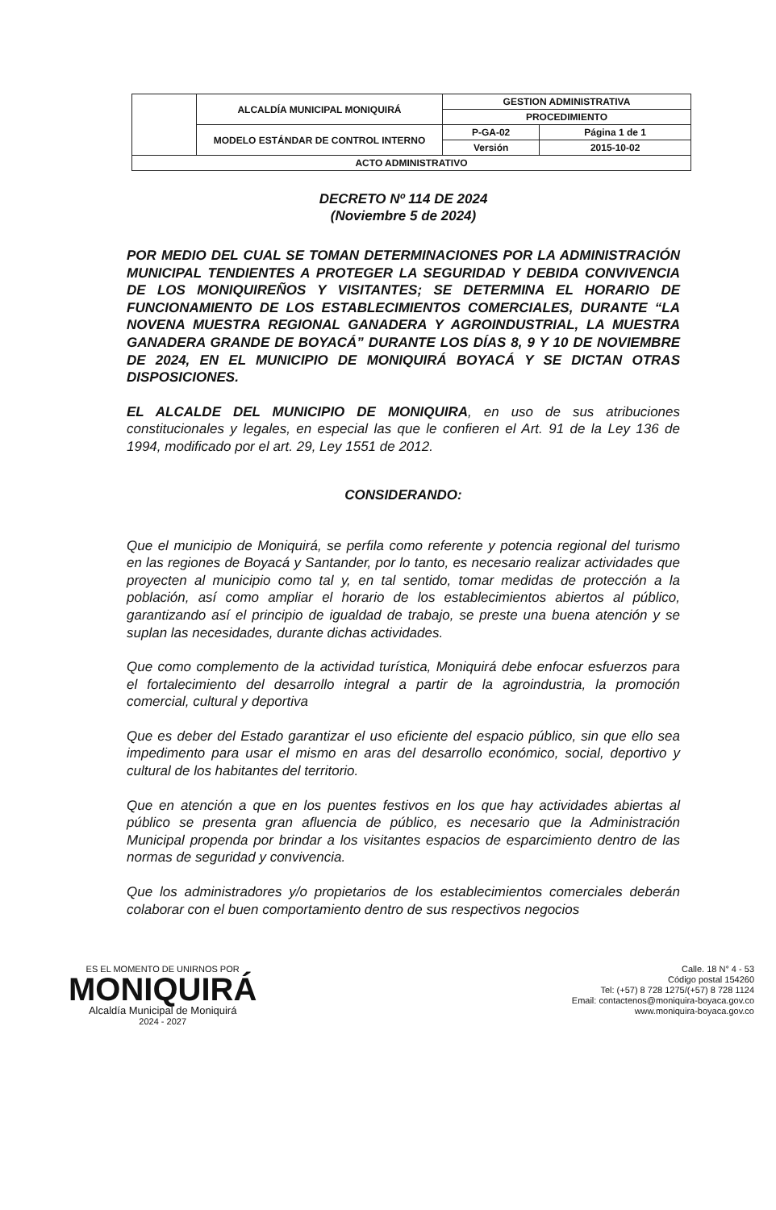| | ALCALDÍA MUNICIPAL MONIQUIRÁ | GESTION ADMINISTRATIVA | |
| | | PROCEDIMIENTO | |
| | MODELO ESTÁNDAR DE CONTROL INTERNO | P-GA-02 | Página 1 de 1 |
| | | Versión | 2015-10-02 |
| ACTO ADMINISTRATIVO | | | |
DECRETO Nº 114 DE 2024
(Noviembre 5 de 2024)
POR MEDIO DEL CUAL SE TOMAN DETERMINACIONES POR LA ADMINISTRACIÓN MUNICIPAL TENDIENTES A PROTEGER LA SEGURIDAD Y DEBIDA CONVIVENCIA DE LOS MONIQUIREÑOS Y VISITANTES; SE DETERMINA EL HORARIO DE FUNCIONAMIENTO DE LOS ESTABLECIMIENTOS COMERCIALES, DURANTE “LA NOVENA MUESTRA REGIONAL GANADERA Y AGROINDUSTRIAL, LA MUESTRA GANADERA GRANDE DE BOYACÁ” DURANTE LOS DÍAS 8, 9 Y 10 DE NOVIEMBRE DE 2024, EN EL MUNICIPIO DE MONIQUIRÁ BOYACÁ Y SE DICTAN OTRAS DISPOSICIONES.
EL ALCALDE DEL MUNICIPIO DE MONIQUIRA, en uso de sus atribuciones constitucionales y legales, en especial las que le confieren el Art. 91 de la Ley 136 de 1994, modificado por el art. 29, Ley 1551 de 2012.
CONSIDERANDO:
Que el municipio de Moniquirá, se perfila como referente y potencia regional del turismo en las regiones de Boyacá y Santander, por lo tanto, es necesario realizar actividades que proyecten al municipio como tal y, en tal sentido, tomar medidas de protección a la población, así como ampliar el horario de los establecimientos abiertos al público, garantizando así el principio de igualdad de trabajo, se preste una buena atención y se suplan las necesidades, durante dichas actividades.
Que como complemento de la actividad turística, Moniquirá debe enfocar esfuerzos para el fortalecimiento del desarrollo integral a partir de la agroindustria, la promoción comercial, cultural y deportiva
Que es deber del Estado garantizar el uso eficiente del espacio público, sin que ello sea impedimento para usar el mismo en aras del desarrollo económico, social, deportivo y cultural de los habitantes del territorio.
Que en atención a que en los puentes festivos en los que hay actividades abiertas al público se presenta gran afluencia de público, es necesario que la Administración Municipal propenda por brindar a los visitantes espacios de esparcimiento dentro de las normas de seguridad y convivencia.
Que los administradores y/o propietarios de los establecimientos comerciales deberán colaborar con el buen comportamiento dentro de sus respectivos negocios
ES EL MOMENTO DE UNIRNOS POR
MONIQUIRÁ
Alcaldía Municipal de Moniquirá
2024 - 2027
Calle. 18 N° 4 - 53
Código postal 154260
Tel: (+57) 8 728 1275/(+57) 8 728 1124
Email: contactenos@moniquira-boyaca.gov.co
www.moniquira-boyaca.gov.co